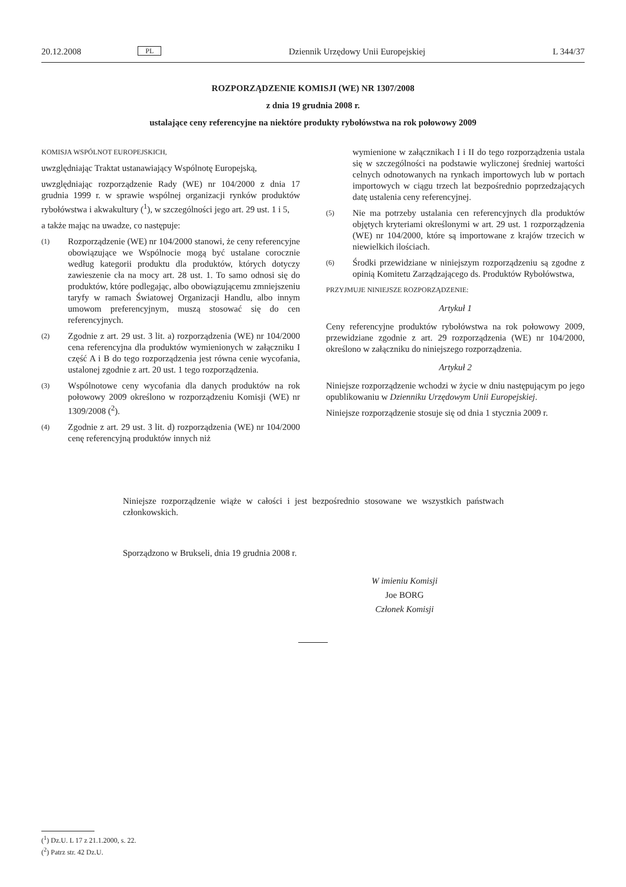20.12.2008 PL Dziennik Urzędowy Unii Europejskiej L 344/37
ROZPORZĄDZENIE KOMISJI (WE) NR 1307/2008
z dnia 19 grudnia 2008 r.
ustalające ceny referencyjne na niektóre produkty rybołówstwa na rok połowowy 2009
KOMISJA WSPÓLNOT EUROPEJSKICH,
uwzględniając Traktat ustanawiający Wspólnotę Europejską,
uwzględniając rozporządzenie Rady (WE) nr 104/2000 z dnia 17 grudnia 1999 r. w sprawie wspólnej organizacji rynków produktów rybołówstwa i akwakultury (<sup>1</sup>), w szczególności jego art. 29 ust. 1 i 5,
a także mając na uwadze, co następuje:
(1)
Rozporządzenie (WE) nr 104/2000 stanowi, że ceny referencyjne obowiązujące we Wspólnocie mogą być ustalane corocznie według kategorii produktu dla produktów, których dotyczy zawieszenie cła na mocy art. 28 ust. 1. To samo odnosi się do produktów, które podlegając, albo obowiązującemu zmniejszeniu taryfy w ramach Światowej Organizacji Handlu, albo innym umowom preferencyjnym, muszą stosować się do cen referencyjnych.
(2)
Zgodnie z art. 29 ust. 3 lit. a) rozporządzenia (WE) nr 104/2000 cena referencyjna dla produktów wymienionych w załączniku I część A i B do tego rozporządzenia jest równa cenie wycofania, ustalonej zgodnie z art. 20 ust. 1 tego rozporządzenia.
(3)
Wspólnotowe ceny wycofania dla danych produktów na rok połowowy 2009 określono w rozporządzeniu Komisji (WE) nr 1309/2008 (<sup>2</sup>).
(4)
Zgodnie z art. 29 ust. 3 lit. d) rozporządzenia (WE) nr 104/2000 cenę referencyjną produktów innych niż
wymienione w załącznikach I i II do tego rozporządzenia ustala się w szczególności na podstawie wyliczonej średniej wartości celnych odnotowanych na rynkach importowych lub w portach importowych w ciągu trzech lat bezpośrednio poprzedzających datę ustalenia ceny referencyjnej.
(5)
Nie ma potrzeby ustalania cen referencyjnych dla produktów objętych kryteriami określonymi w art. 29 ust. 1 rozporządzenia (WE) nr 104/2000, które są importowane z krajów trzecich w niewielkich ilościach.
(6)
Środki przewidziane w niniejszym rozporządzeniu są zgodne z opinią Komitetu Zarządzającego ds. Produktów Rybołówstwa,
PRZYJMUJE NINIEJSZE ROZPORZĄDZENIE:
Artykuł 1
Ceny referencyjne produktów rybołówstwa na rok połowowy 2009, przewidziane zgodnie z art. 29 rozporządzenia (WE) nr 104/2000, określono w załączniku do niniejszego rozporządzenia.
Artykuł 2
Niniejsze rozporządzenie wchodzi w życie w dniu następującym po jego opublikowaniu w Dzienniku Urzędowym Unii Europejskiej.
Niniejsze rozporządzenie stosuje się od dnia 1 stycznia 2009 r.
Niniejsze rozporządzenie wiąże w całości i jest bezpośrednio stosowane we wszystkich państwach członkowskich.
Sporządzono w Brukseli, dnia 19 grudnia 2008 r.
W imieniu Komisji
Joe BORG
Członek Komisji
(<sup>1</sup>) Dz.U. L 17 z 21.1.2000, s. 22.
(<sup>2</sup>) Patrz str. 42 Dz.U.